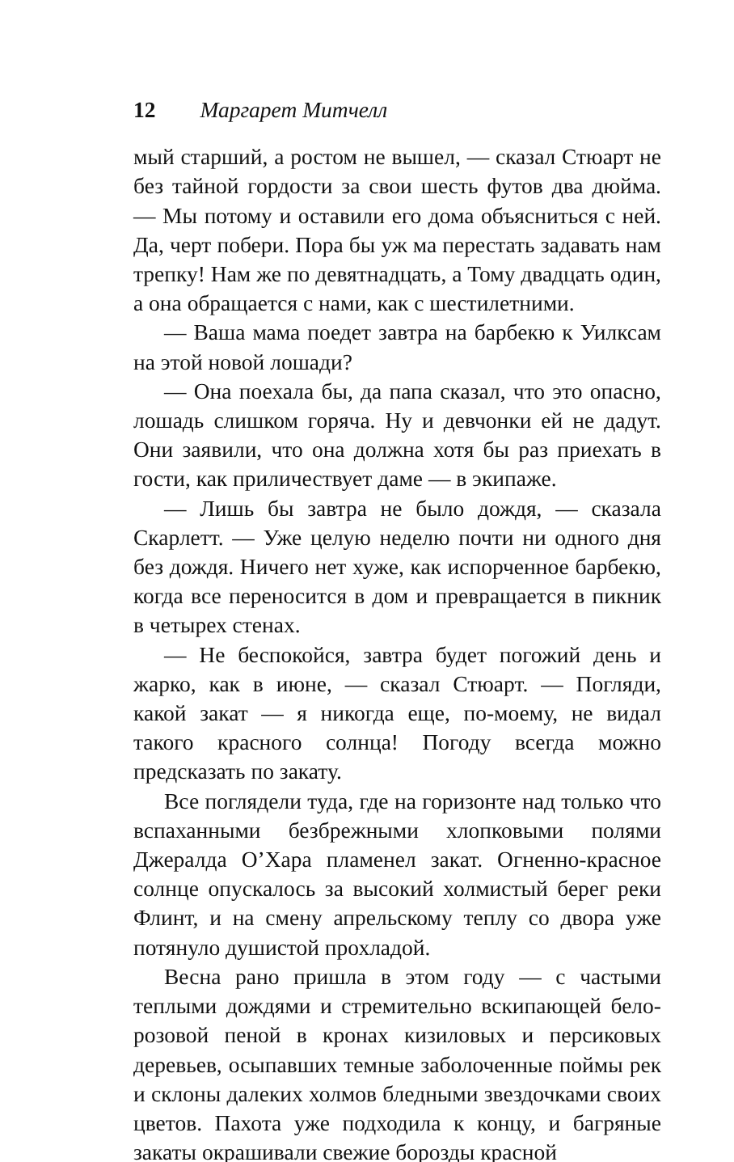12 Маргарет Митчелл
мый старший, а ростом не вышел, — сказал Стюарт не без тайной гордости за свои шесть футов два дюйма. — Мы потому и оставили его дома объясниться с ней. Да, черт побери. Пора бы уж ма перестать задавать нам трепку! Нам же по девятнадцать, а Тому двадцать один, а она обращается с нами, как с шестилетними.
— Ваша мама поедет завтра на барбекю к Уилксам на этой новой лошади?
— Она поехала бы, да папа сказал, что это опасно, лошадь слишком горяча. Ну и девчонки ей не дадут. Они заявили, что она должна хотя бы раз приехать в гости, как приличествует даме — в экипаже.
— Лишь бы завтра не было дождя, — сказала Скарлетт. — Уже целую неделю почти ни одного дня без дождя. Ничего нет хуже, как испорченное барбекю, когда все переносится в дом и превращается в пикник в четырех стенах.
— Не беспокойся, завтра будет погожий день и жарко, как в июне, — сказал Стюарт. — Погляди, какой закат — я никогда еще, по-моему, не видал такого красного солнца! Погоду всегда можно предсказать по закату.
Все поглядели туда, где на горизонте над только что вспаханными безбрежными хлопковыми полями Джералда О’Хара пламенел закат. Огненно-красное солнце опускалось за высокий холмистый берег реки Флинт, и на смену апрельскому теплу со двора уже потянуло душистой прохладой.
Весна рано пришла в этом году — с частыми теплыми дождями и стремительно вскипающей бело-розовой пеной в кронах кизиловых и персиковых деревьев, осыпавших темные заболоченные поймы рек и склоны далеких холмов бледными звездочками своих цветов. Пахота уже подходила к концу, и багряные закаты окрашивали свежие борозды красной